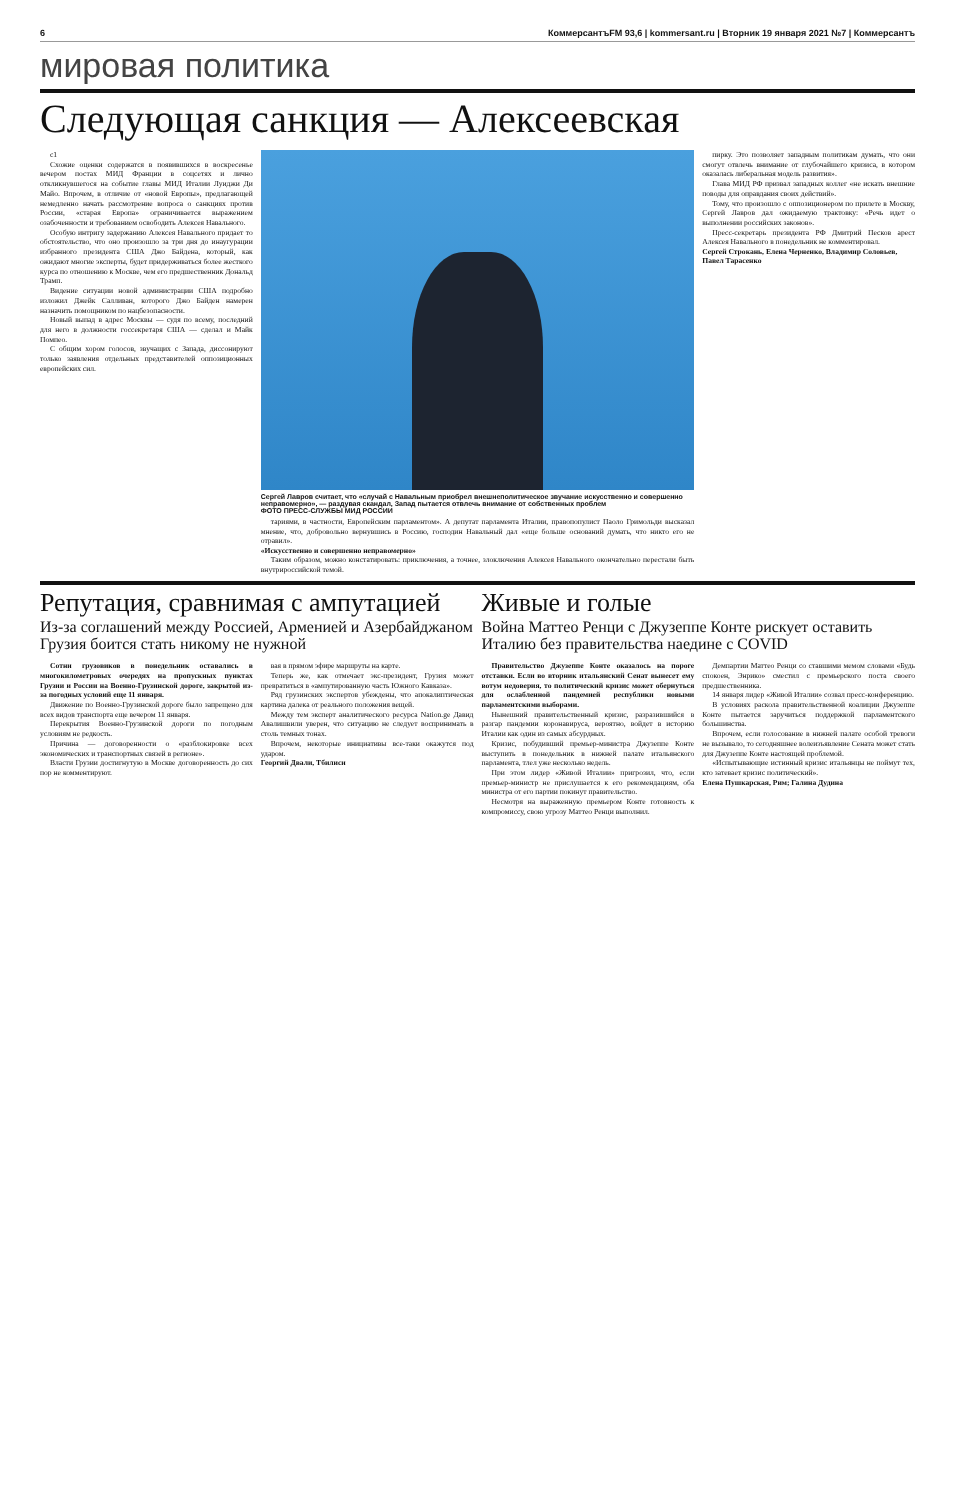6 КоммерсантъFM 93,6 | kommersant.ru | Вторник 19 января 2021 №7 | Коммерсантъ
мировая политика
Следующая санкция — Алексеевская
с1
Схожие оценки содержатся в появившихся в воскресенье вечером постах МИД Франции в соцсетях и лично откликнувшегося на событие главы МИД Италии Луиджи Ди Майо. Впрочем, в отличие от «новой Европы», предлагающей немедленно начать рассмотрение вопроса о санкциях против России, «старая Европа» ограничивается выражением озабоченности и требованием освободить Алексея Навального.
Особую интригу задержанию Алексея Навального придает то обстоятельство, что оно произошло за три дня до инаугурации избранного президента США Джо Байдена, который, как ожидают многие эксперты, будет придерживаться более жесткого курса по отношению к Москве, чем его предшественник Дональд Трамп.
Видение ситуации новой администрации США подробно изложил Джейк Салливан, которого Джо Байден намерен назначить помощником по нацбезопасности.
Новый выпад в адрес Москвы — судя по всему, последний для него в должности госсекретаря США — сделал и Майк Помпео.
С общим хором голосов, звучащих с Запада, диссонируют только заявления отдельных представителей оппозиционных европейских сил.
Сергей Лавров считает, что «случай с Навальным приобрел внешнеполитическое звучание искусственно и совершенно неправомерно», — раздувая скандал, Запад пытается отвлечь внимание от собственных проблем
ФОТО ПРЕСС-СЛУЖБЫ МИД РОССИИ
тариями, в частности, Европейским парламентом». А депутат парламента Италии, правопопулист Паоло Гримольди высказал мнение, что, добровольно вернувшись в Россию, господин Навальный дал «еще больше оснований думать, что никто его не отравил».
«Искусственно и совершенно неправомерно»
Таким образом, можно констатировать: приключения, а точнее, злоключения Алексея Навального окончательно перестали быть внутрироссийской темой.
пирку. Это позволяет западным политикам думать, что они смогут отвлечь внимание от глубочайшего кризиса, в котором оказалась либеральная модель развития».
Глава МИД РФ призвал западных коллег «не искать внешние поводы для оправдания своих действий».
Тому, что произошло с оппозиционером по прилете в Москву, Сергей Лавров дал ожидаемую трактовку: «Речь идет о выполнении российских законов».
Пресс-секретарь президента РФ Дмитрий Песков арест Алексея Навального в понедельник не комментировал.
Сергей Строкань, Елена Черненко, Владимир Соловьев, Павел Тарасенко
Репутация, сравнимая с ампутацией
Из-за соглашений между Россией, Арменией и Азербайджаном Грузия боится стать никому не нужной
Сотни грузовиков в понедельник оставались в многокилометровых очередях на пропускных пунктах Грузии и России на Военно-Грузинской дороге, закрытой из-за погодных условий еще 11 января.
Движение по Военно-Грузинской дороге было запрещено для всех видов транспорта еще вечером 11 января.
Перекрытия Военно-Грузинской дороги по погодным условиям не редкость.
Причина — договоренности о «разблокировке всех экономических и транспортных связей в регионе».
Власти Грузии достигнутую в Москве договоренность до сих пор не комментируют.
вая в прямом эфире маршруты на карте.
Теперь же, как отмечает экс-президент, Грузия может превратиться в «ампутированную часть Южного Кавказа».
Ряд грузинских экспертов убеждены, что апокалиптическая картина далека от реального положения вещей.
Между тем эксперт аналитического ресурса Nation.ge Давид Авалишвили уверен, что ситуацию не следует воспринимать в столь темных тонах.
Впрочем, некоторые инициативы все-таки окажутся под ударом.
Георгий Двали, Тбилиси
Живые и голые
Война Маттео Ренци с Джузеппе Конте рискует оставить Италию без правительства наедине с COVID
Правительство Джузеппе Конте оказалось на пороге отставки. Если во вторник итальянский Сенат вынесет ему вотум недоверия, то политический кризис может обернуться для ослабленной пандемией республики новыми парламентскими выборами.
Нынешний правительственный кризис, разразившийся в разгар пандемии коронавируса, вероятно, войдет в историю Италии как один из самых абсурдных.
Кризис, побудивший премьер-министра Джузеппе Конте выступить в понедельник в нижней палате итальянского парламента, тлел уже несколько недель.
При этом лидер «Живой Италии» пригрозил, что, если премьер-министр не прислушается к его рекомендациям, оба министра от его партии покинут правительство.
Несмотря на выраженную премьером Конте готовность к компромиссу, свою угрозу Маттео Ренци выполнил.
Демпартии Маттео Ренци со ставшими мемом словами «Будь спокоен, Энрико» сместил с премьерского поста своего предшественника.
14 января лидер «Живой Италии» созвал пресс-конференцию.
В условиях раскола правительственной коалиции Джузеппе Конте пытается заручиться поддержкой парламентского большинства.
Впрочем, если голосование в нижней палате особой тревоги не вызывало, то сегодняшнее волеизъявление Сената может стать для Джузеппе Конте настоящей проблемой.
«Испытывающие истинный кризис итальянцы не поймут тех, кто затевает кризис политический».
Елена Пушкарская, Рим; Галина Дудина